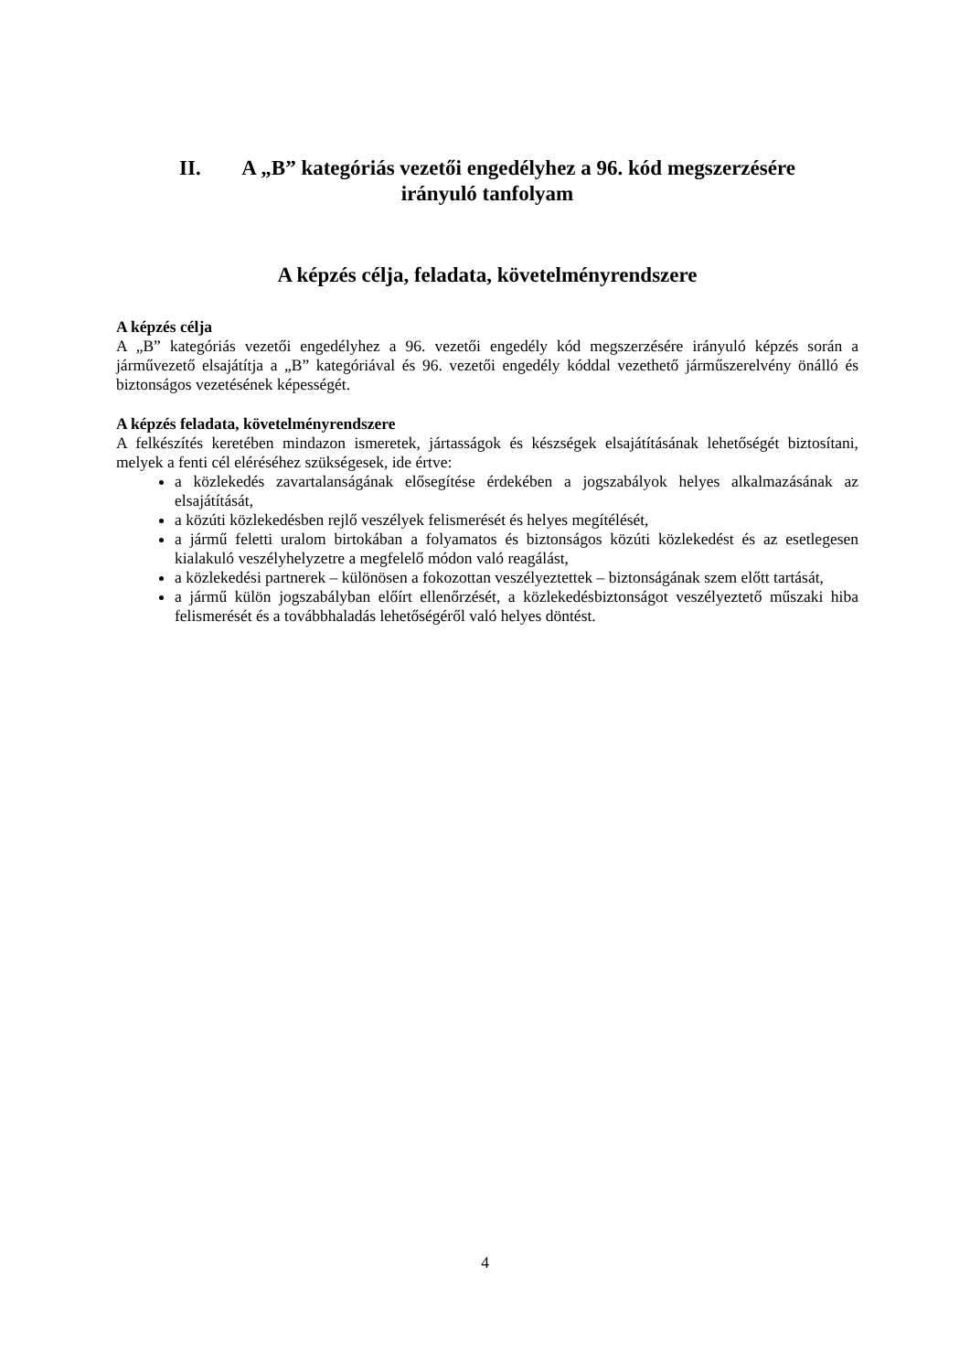II. A „B” kategóriás vezetői engedélyhez a 96. kód megszerzésére
irányuló tanfolyam
A képzés célja, feladata, követelményrendszere
A képzés célja
A „B” kategóriás vezetői engedélyhez a 96. vezetői engedély kód megszerzésére irányuló képzés során a járművezető elsajátítja a „B” kategóriával és 96. vezetői engedély kóddal vezethető járműszerelvény önálló és biztonságos vezetésének képességét.
A képzés feladata, követelményrendszere
A felkészítés keretében mindazon ismeretek, jártasságok és készségek elsajátításának lehetőségét biztosítani, melyek a fenti cél eléréséhez szükségesek, ide értve:
a közlekedés zavartalanságának elősegítése érdekében a jogszabályok helyes alkalmazásának az elsajátítását,
a közúti közlekedésben rejlő veszélyek felismerését és helyes megítélését,
a jármű feletti uralom birtokában a folyamatos és biztonságos közúti közlekedést és az esetlegesen kialakuló veszélyhelyzetre a megfelelő módon való reagálást,
a közlekedési partnerek – különösen a fokozottan veszélyeztettek – biztonságának szem előtt tartását,
a jármű külön jogszabályban előírt ellenőrzését, a közlekedésbiztonságot veszélyeztető műszaki hiba felismerését és a továbbhaladás lehetőségéről való helyes döntést.
4